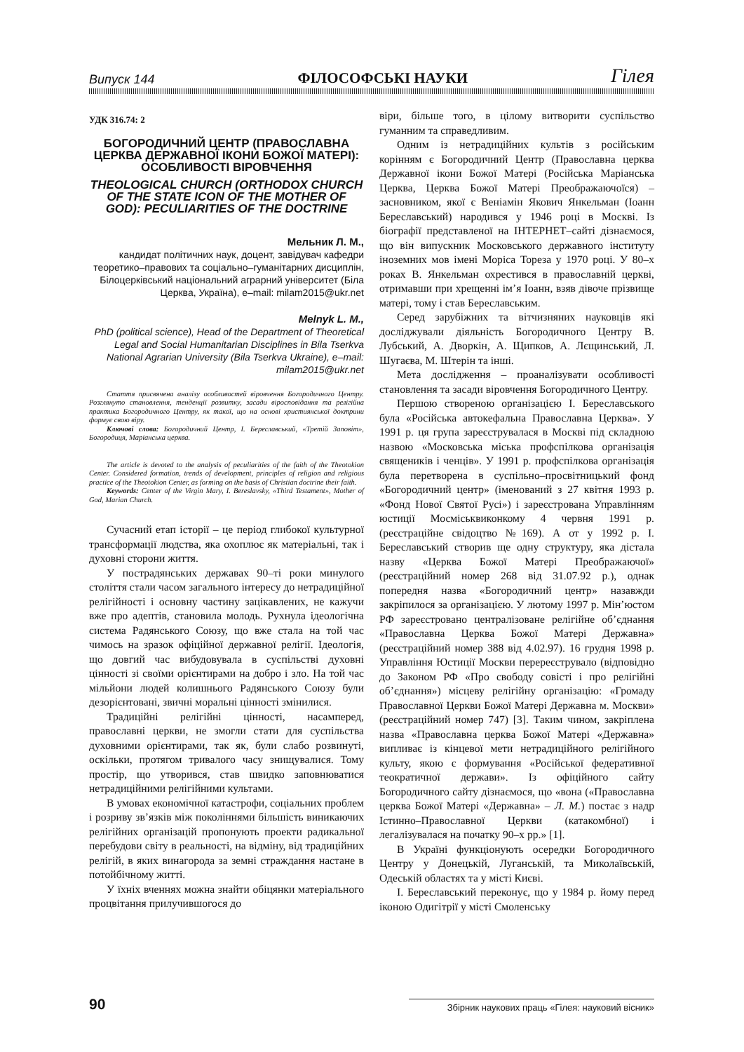Випуск 144 ФІЛОСОФСЬКІ НАУКИ Гілея
УДК 316.74: 2
БОГОРОДИЧНИЙ ЦЕНТР (ПРАВОСЛАВНА ЦЕРКВА ДЕРЖАВНОЇ ІКОНИ БОЖОЇ МАТЕРІ): ОСОБЛИВОСТІ ВІРОВЧЕННЯ
THEOLOGICAL CHURCH (ORTHODOX CHURCH OF THE STATE ICON OF THE MOTHER OF GOD): PECULIARITIES OF THE DOCTRINE
Мельник Л. М.,
кандидат політичних наук, доцент, завідувач кафедри теоретико–правових та соціально–гуманітарних дисциплін, Білоцерківський національний аграрний університет (Біла Церква, Україна), e–mail: milam2015@ukr.net
Melnyk L. M.,
PhD (political science), Head of the Department of Theoretical Legal and Social Humanitarian Disciplines in Bila Tserkva National Agrarian University (Bila Tserkva Ukraine), e–mail: milam2015@ukr.net
Стаття присвячена аналізу особливостей віровчення Богородичного Центру. Розглянуто становлення, тенденції розвитку, засади віросповідання та релігійна практика Богородичного Центру, як такої, що на основі християнської доктрини формує свою віру.
Ключові слова: Богородичний Центр, І. Береславський, «Третій Заповіт», Богородиця, Маріанська церква.
The article is devoted to the analysis of peculiarities of the faith of the Theotokion Center. Considered formation, trends of development, principles of religion and religious practice of the Theotokion Center, as forming on the basis of Christian doctrine their faith.
Keywords: Center of the Virgin Mary, I. Bereslavsky, «Third Testament», Mother of God, Marian Church.
Сучасний етап історії – це період глибокої культурної трансформації людства, яка охоплює як матеріальні, так і духовні сторони життя.
У пострадянських державах 90–ті роки минулого століття стали часом загального інтересу до нетрадиційної релігійності і основну частину зацікавлених, не кажучи вже про адептів, становила молодь. Рухнула ідеологічна система Радянського Союзу, що вже стала на той час чимось на зразок офіційної державної релігії. Ідеологія, що довгий час вибудовувала в суспільстві духовні цінності зі своїми орієнтирами на добро і зло. На той час мільйони людей колишнього Радянського Союзу були дезорієнтовані, звичні моральні цінності змінилися.
Традиційні релігійні цінності, насамперед, православні церкви, не змогли стати для суспільства духовними орієнтирами, так як, були слабо розвинуті, оскільки, протягом тривалого часу знищувалися. Тому простір, що утворився, став швидко заповнюватися нетрадиційними релігійними культами.
В умовах економічної катастрофи, соціальних проблем і розриву зв’язків між поколіннями більшість виникаючих релігійних організацій пропонують проекти радикальної перебудови світу в реальності, на відміну, від традиційних релігій, в яких винагорода за земні страждання настане в потойбічному житті.
У їхніх вченнях можна знайти обіцянки матеріального процвітання прилучившогося до
віри, більше того, в цілому витворити суспільство гуманним та справедливим.
Одним із нетрадиційних культів з російським корінням є Богородичний Центр (Православна церква Державної ікони Божої Матері (Російська Маріанська Церква, Церква Божої Матері Преображаючоїся) – засновником, якої є Веніамін Якович Янкельман (Іоанн Береславський) народився у 1946 році в Москві. Із біографії представленої на ІНТЕРНЕТ–сайті дізнаємося, що він випускник Московського державного інституту іноземних мов імені Моріса Тореза у 1970 році. У 80–х роках В. Янкельман охрестився в православній церкві, отримавши при хрещенні ім’я Іоанн, взяв дівоче прізвище матері, тому і став Береславським.
Серед зарубіжних та вітчизняних науковців які досліджували діяльність Богородичного Центру В. Лубський, А. Дворкін, А. Щипков, А. Лєщинський, Л. Шугаєва, М. Штерін та інші.
Мета дослідження – проаналізувати особливості становлення та засади віровчення Богородичного Центру.
Першою створеною організацією І. Береславського була «Російська автокефальна Православна Церква». У 1991 р. ця група зареєструвалася в Москві під складною назвою «Московська міська профспілкова організація священиків і ченців». У 1991 р. профспілкова організація була перетворена в суспільно–просвітницький фонд «Богородичний центр» (іменований з 27 квітня 1993 р. «Фонд Нової Святої Русі») і зареєстрована Управлінням юстиції Мосміськвиконкому 4 червня 1991 р. (реєстраційне свідоцтво №169). А от у 1992 р. І. Береславський створив ще одну структуру, яка дістала назву «Церква Божої Матері Преображаючої» (реєстраційний номер 268 від 31.07.92 р.), однак попередня назва «Богородичний центр» назавжди закріпилося за організацією. У лютому 1997 р. Мін’юстом РФ зареєстровано централізоване релігійне об’єднання «Православна Церква Божої Матері Державна» (реєстраційний номер 388 від 4.02.97). 16 грудня 1998 р. Управління Юстиції Москви перереєструвало (відповідно до Законом РФ «Про свободу совісті і про релігійні об’єднання») місцеву релігійну організацію: «Громаду Православної Церкви Божої Матері Державна м. Москви» (реєстраційний номер 747) [3]. Таким чином, закріплена назва «Православна церква Божої Матері «Державна» випливає із кінцевої мети нетрадиційного релігійного культу, якою є формування «Російської федеративної теократичної держави». Із офіційного сайту Богородичного сайту дізнаємося, що «вона («Православна церква Божої Матері «Державна» – Л. М.) постає з надр Істинно–Православної Церкви (катакомбної) і легалізувалася на початку 90–х рр.» [1].
В Україні функціонують осередки Богородичного Центру у Донецькій, Луганській, та Миколаївській, Одеській областях та у місті Києві.
І. Береславський переконує, що у 1984 р. йому перед іконою Одигітрії у місті Смоленську
90 Збірник наукових праць «Гілея: науковий вісник»